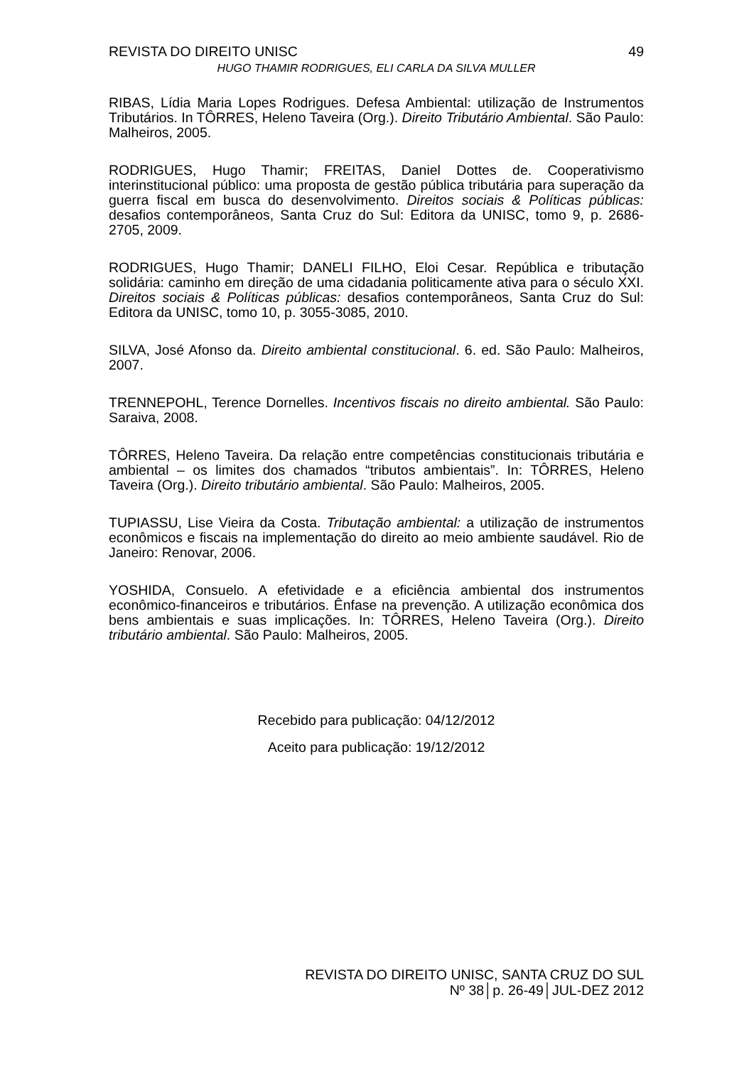REVISTA DO DIREITO UNISC 49
HUGO THAMIR RODRIGUES, ELI CARLA DA SILVA MULLER
RIBAS, Lídia Maria Lopes Rodrigues. Defesa Ambiental: utilização de Instrumentos Tributários. In TÔRRES, Heleno Taveira (Org.). Direito Tributário Ambiental. São Paulo: Malheiros, 2005.
RODRIGUES, Hugo Thamir; FREITAS, Daniel Dottes de. Cooperativismo interinstitucional público: uma proposta de gestão pública tributária para superação da guerra fiscal em busca do desenvolvimento. Direitos sociais & Políticas públicas: desafios contemporâneos, Santa Cruz do Sul: Editora da UNISC, tomo 9, p. 2686-2705, 2009.
RODRIGUES, Hugo Thamir; DANELI FILHO, Eloi Cesar. República e tributação solidária: caminho em direção de uma cidadania politicamente ativa para o século XXI. Direitos sociais & Políticas públicas: desafios contemporâneos, Santa Cruz do Sul: Editora da UNISC, tomo 10, p. 3055-3085, 2010.
SILVA, José Afonso da. Direito ambiental constitucional. 6. ed. São Paulo: Malheiros, 2007.
TRENNEPOHL, Terence Dornelles. Incentivos fiscais no direito ambiental. São Paulo: Saraiva, 2008.
TÔRRES, Heleno Taveira. Da relação entre competências constitucionais tributária e ambiental – os limites dos chamados “tributos ambientais”. In: TÔRRES, Heleno Taveira (Org.). Direito tributário ambiental. São Paulo: Malheiros, 2005.
TUPIASSU, Lise Vieira da Costa. Tributação ambiental: a utilização de instrumentos econômicos e fiscais na implementação do direito ao meio ambiente saudável. Rio de Janeiro: Renovar, 2006.
YOSHIDA, Consuelo. A efetividade e a eficiência ambiental dos instrumentos econômico-financeiros e tributários. Ênfase na prevenção. A utilização econômica dos bens ambientais e suas implicações. In: TÔRRES, Heleno Taveira (Org.). Direito tributário ambiental. São Paulo: Malheiros, 2005.
Recebido para publicação: 04/12/2012
Aceito para publicação: 19/12/2012
REVISTA DO DIREITO UNISC, SANTA CRUZ DO SUL
Nº 38│p. 26-49│JUL-DEZ 2012